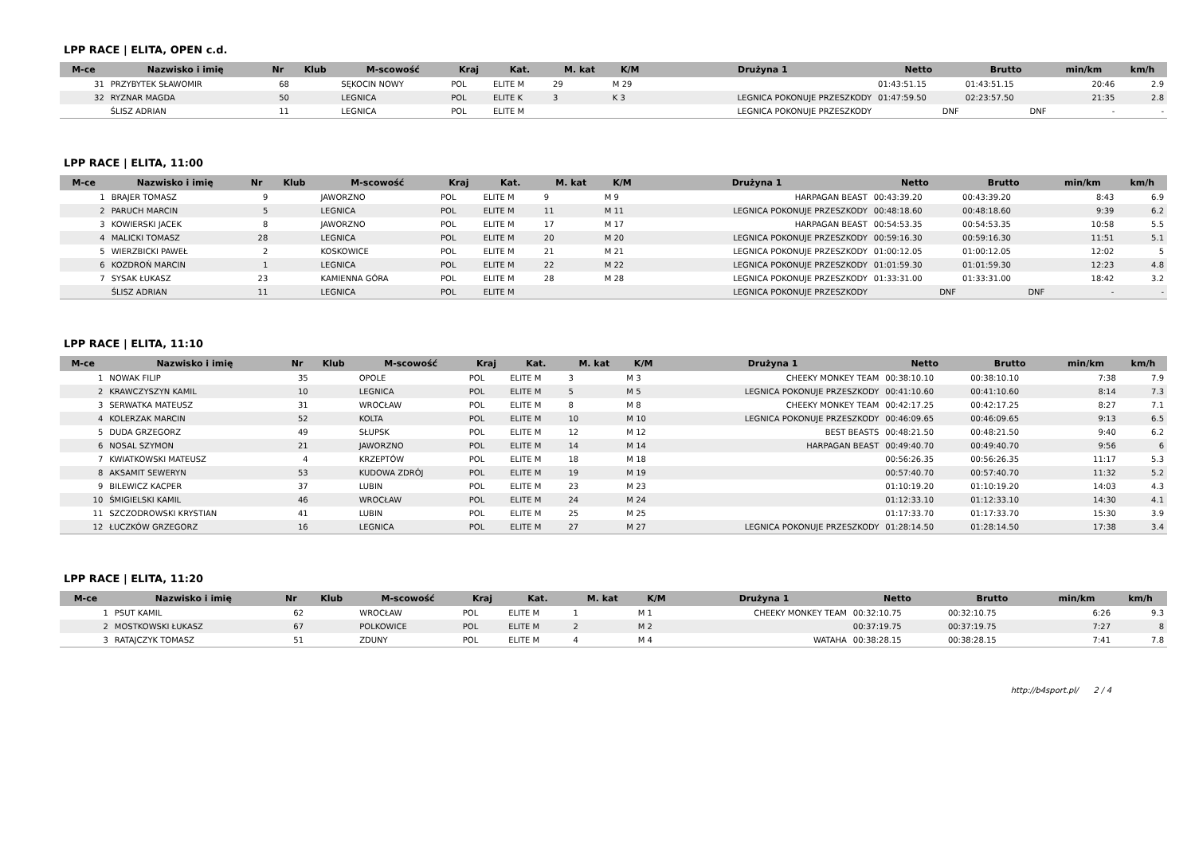LPP RACE | ELITA, OPEN c.d.
| M-ce | Nazwisko i imię | Nr | Klub | M-scowość | Kraj | Kat. | M. kat | K/M | Drużyna 1 | Netto | Brutto | min/km | km/h |
| --- | --- | --- | --- | --- | --- | --- | --- | --- | --- | --- | --- | --- | --- |
| 31 | PRZYBYTEK SŁAWOMIR | 68 | | SĘKOCIN NOWY | POL | ELITE M | 29 | M 29 | | 01:43:51.15 | 01:43:51.15 | 20:46 | 2.9 |
| 32 | RYZNAR MAGDA | 50 | | LEGNICA | POL | ELITE K | 3 | K 3 | LEGNICA POKONUJE PRZESZKODY | 01:47:59.50 | 02:23:57.50 | 21:35 | 2.8 |
| | ŚLISZ ADRIAN | 11 | | LEGNICA | POL | ELITE M | | | LEGNICA POKONUJE PRZESZKODY | DNF | DNF | - | - |
LPP RACE | ELITA, 11:00
| M-ce | Nazwisko i imię | Nr | Klub | M-scowość | Kraj | Kat. | M. kat | K/M | Drużyna 1 | Netto | Brutto | min/km | km/h |
| --- | --- | --- | --- | --- | --- | --- | --- | --- | --- | --- | --- | --- | --- |
| 1 | BRAJER TOMASZ | 9 | | JAWORZNO | POL | ELITE M | 9 | M 9 | HARPAGAN BEAST | 00:43:39.20 | 00:43:39.20 | 8:43 | 6.9 |
| 2 | PARUCH MARCIN | 5 | | LEGNICA | POL | ELITE M | 11 | M 11 | LEGNICA POKONUJE PRZESZKODY | 00:48:18.60 | 00:48:18.60 | 9:39 | 6.2 |
| 3 | KOWIERSKI JACEK | 8 | | JAWORZNO | POL | ELITE M | 17 | M 17 | HARPAGAN BEAST | 00:54:53.35 | 00:54:53.35 | 10:58 | 5.5 |
| 4 | MALICKI TOMASZ | 28 | | LEGNICA | POL | ELITE M | 20 | M 20 | LEGNICA POKONUJE PRZESZKODY | 00:59:16.30 | 00:59:16.30 | 11:51 | 5.1 |
| 5 | WIERZBICKI PAWEŁ | 2 | | KOSKOWICE | POL | ELITE M | 21 | M 21 | LEGNICA POKONUJE PRZESZKODY | 01:00:12.05 | 01:00:12.05 | 12:02 | 5 |
| 6 | KOZDROŃ MARCIN | 1 | | LEGNICA | POL | ELITE M | 22 | M 22 | LEGNICA POKONUJE PRZESZKODY | 01:01:59.30 | 01:01:59.30 | 12:23 | 4.8 |
| 7 | SYSAK ŁUKASZ | 23 | | KAMIENNA GÓRA | POL | ELITE M | 28 | M 28 | LEGNICA POKONUJE PRZESZKODY | 01:33:31.00 | 01:33:31.00 | 18:42 | 3.2 |
| | ŚLISZ ADRIAN | 11 | | LEGNICA | POL | ELITE M | | | LEGNICA POKONUJE PRZESZKODY | DNF | DNF | - | - |
LPP RACE | ELITA, 11:10
| M-ce | Nazwisko i imię | Nr | Klub | M-scowość | Kraj | Kat. | M. kat | K/M | Drużyna 1 | Netto | Brutto | min/km | km/h |
| --- | --- | --- | --- | --- | --- | --- | --- | --- | --- | --- | --- | --- | --- |
| 1 | NOWAK FILIP | 35 | | OPOLE | POL | ELITE M | 3 | M 3 | CHEEKY MONKEY TEAM | 00:38:10.10 | 00:38:10.10 | 7:38 | 7.9 |
| 2 | KRAWCZYSZYN KAMIL | 10 | | LEGNICA | POL | ELITE M | 5 | M 5 | LEGNICA POKONUJE PRZESZKODY | 00:41:10.60 | 00:41:10.60 | 8:14 | 7.3 |
| 3 | SERWATKA MATEUSZ | 31 | | WROCŁAW | POL | ELITE M | 8 | M 8 | CHEEKY MONKEY TEAM | 00:42:17.25 | 00:42:17.25 | 8:27 | 7.1 |
| 4 | KOLERZAK MARCIN | 52 | | KOLTA | POL | ELITE M | 10 | M 10 | LEGNICA POKONUJE PRZESZKODY | 00:46:09.65 | 00:46:09.65 | 9:13 | 6.5 |
| 5 | DUDA GRZEGORZ | 49 | | SŁUPSK | POL | ELITE M | 12 | M 12 | BEST BEASTS | 00:48:21.50 | 00:48:21.50 | 9:40 | 6.2 |
| 6 | NOSAL SZYMON | 21 | | JAWORZNO | POL | ELITE M | 14 | M 14 | HARPAGAN BEAST | 00:49:40.70 | 00:49:40.70 | 9:56 | 6 |
| 7 | KWIATKOWSKI MATEUSZ | 4 | | KRZEPTÓW | POL | ELITE M | 18 | M 18 | | 00:56:26.35 | 00:56:26.35 | 11:17 | 5.3 |
| 8 | AKSAMIT SEWERYN | 53 | | KUDOWA ZDRÓJ | POL | ELITE M | 19 | M 19 | | 00:57:40.70 | 00:57:40.70 | 11:32 | 5.2 |
| 9 | BILEWICZ KACPER | 37 | | LUBIN | POL | ELITE M | 23 | M 23 | | 01:10:19.20 | 01:10:19.20 | 14:03 | 4.3 |
| 10 | ŚMIGIELSKI KAMIL | 46 | | WROCŁAW | POL | ELITE M | 24 | M 24 | | 01:12:33.10 | 01:12:33.10 | 14:30 | 4.1 |
| 11 | SZCZODROWSKI KRYSTIAN | 41 | | LUBIN | POL | ELITE M | 25 | M 25 | | 01:17:33.70 | 01:17:33.70 | 15:30 | 3.9 |
| 12 | ŁUCZKÓW GRZEGORZ | 16 | | LEGNICA | POL | ELITE M | 27 | M 27 | LEGNICA POKONUJE PRZESZKODY | 01:28:14.50 | 01:28:14.50 | 17:38 | 3.4 |
LPP RACE | ELITA, 11:20
| M-ce | Nazwisko i imię | Nr | Klub | M-scowość | Kraj | Kat. | M. kat | K/M | Drużyna 1 | Netto | Brutto | min/km | km/h |
| --- | --- | --- | --- | --- | --- | --- | --- | --- | --- | --- | --- | --- | --- |
| 1 | PSUT KAMIL | 62 | | WROCŁAW | POL | ELITE M | 1 | M 1 | CHEEKY MONKEY TEAM | 00:32:10.75 | 00:32:10.75 | 6:26 | 9.3 |
| 2 | MOSTKOWSKI ŁUKASZ | 67 | | POLKOWICE | POL | ELITE M | 2 | M 2 | | 00:37:19.75 | 00:37:19.75 | 7:27 | 8 |
| 3 | RATAJCZYK TOMASZ | 51 | | ZDUNY | POL | ELITE M | 4 | M 4 | WATAHA | 00:38:28.15 | 00:38:28.15 | 7:41 | 7.8 |
http://b4sport.pl/ 2 / 4